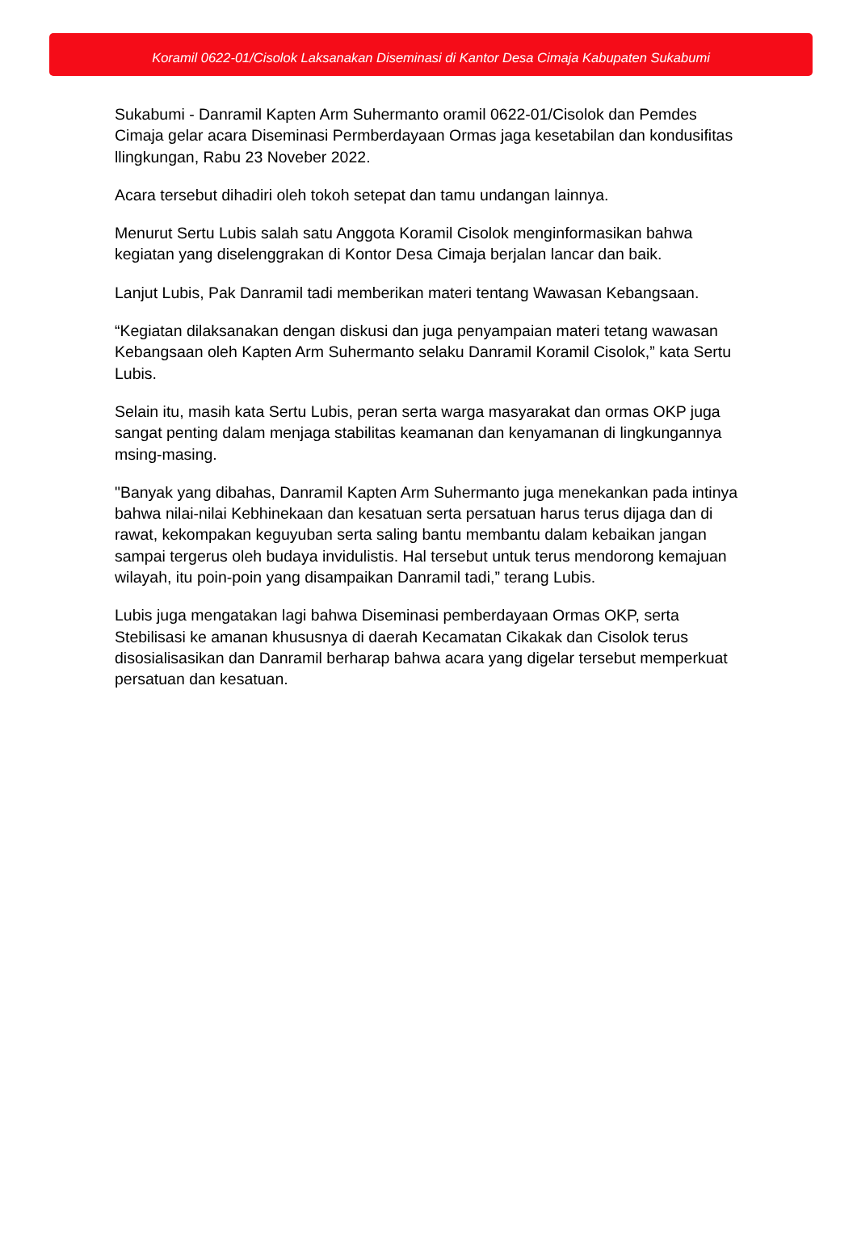Koramil 0622-01/Cisolok Laksanakan Diseminasi di Kantor Desa Cimaja Kabupaten Sukabumi
Sukabumi - Danramil Kapten Arm Suhermanto oramil 0622-01/Cisolok dan Pemdes Cimaja gelar acara Diseminasi Permberdayaan Ormas jaga kesetabilan dan kondusifitas llingkungan, Rabu 23 Noveber 2022.
Acara tersebut dihadiri oleh tokoh setepat dan tamu undangan lainnya.
Menurut Sertu Lubis salah satu Anggota Koramil Cisolok menginformasikan bahwa kegiatan yang diselenggrakan di Kontor Desa Cimaja berjalan lancar dan baik.
Lanjut Lubis, Pak Danramil tadi memberikan materi tentang Wawasan Kebangsaan.
“Kegiatan dilaksanakan dengan diskusi dan juga penyampaian materi tetang wawasan Kebangsaan oleh Kapten Arm Suhermanto selaku Danramil Koramil Cisolok,” kata Sertu Lubis.
Selain itu, masih kata Sertu Lubis, peran serta warga masyarakat dan ormas OKP juga sangat penting dalam menjaga stabilitas keamanan dan kenyamanan di lingkungannya msing-masing.
"Banyak yang dibahas, Danramil Kapten Arm Suhermanto juga menekankan pada intinya bahwa nilai-nilai Kebhinekaan dan kesatuan serta persatuan harus terus dijaga dan di rawat, kekompakan keguyuban serta saling bantu membantu dalam kebaikan jangan sampai tergerus oleh budaya invidulistis. Hal tersebut untuk terus mendorong kemajuan wilayah, itu poin-poin yang disampaikan Danramil tadi,” terang Lubis.
Lubis juga mengatakan lagi bahwa Diseminasi pemberdayaan Ormas OKP, serta Stebilisasi ke amanan khususnya di daerah Kecamatan Cikakak dan Cisolok terus disosialisasikan dan Danramil berharap bahwa acara yang digelar tersebut memperkuat persatuan dan kesatuan.